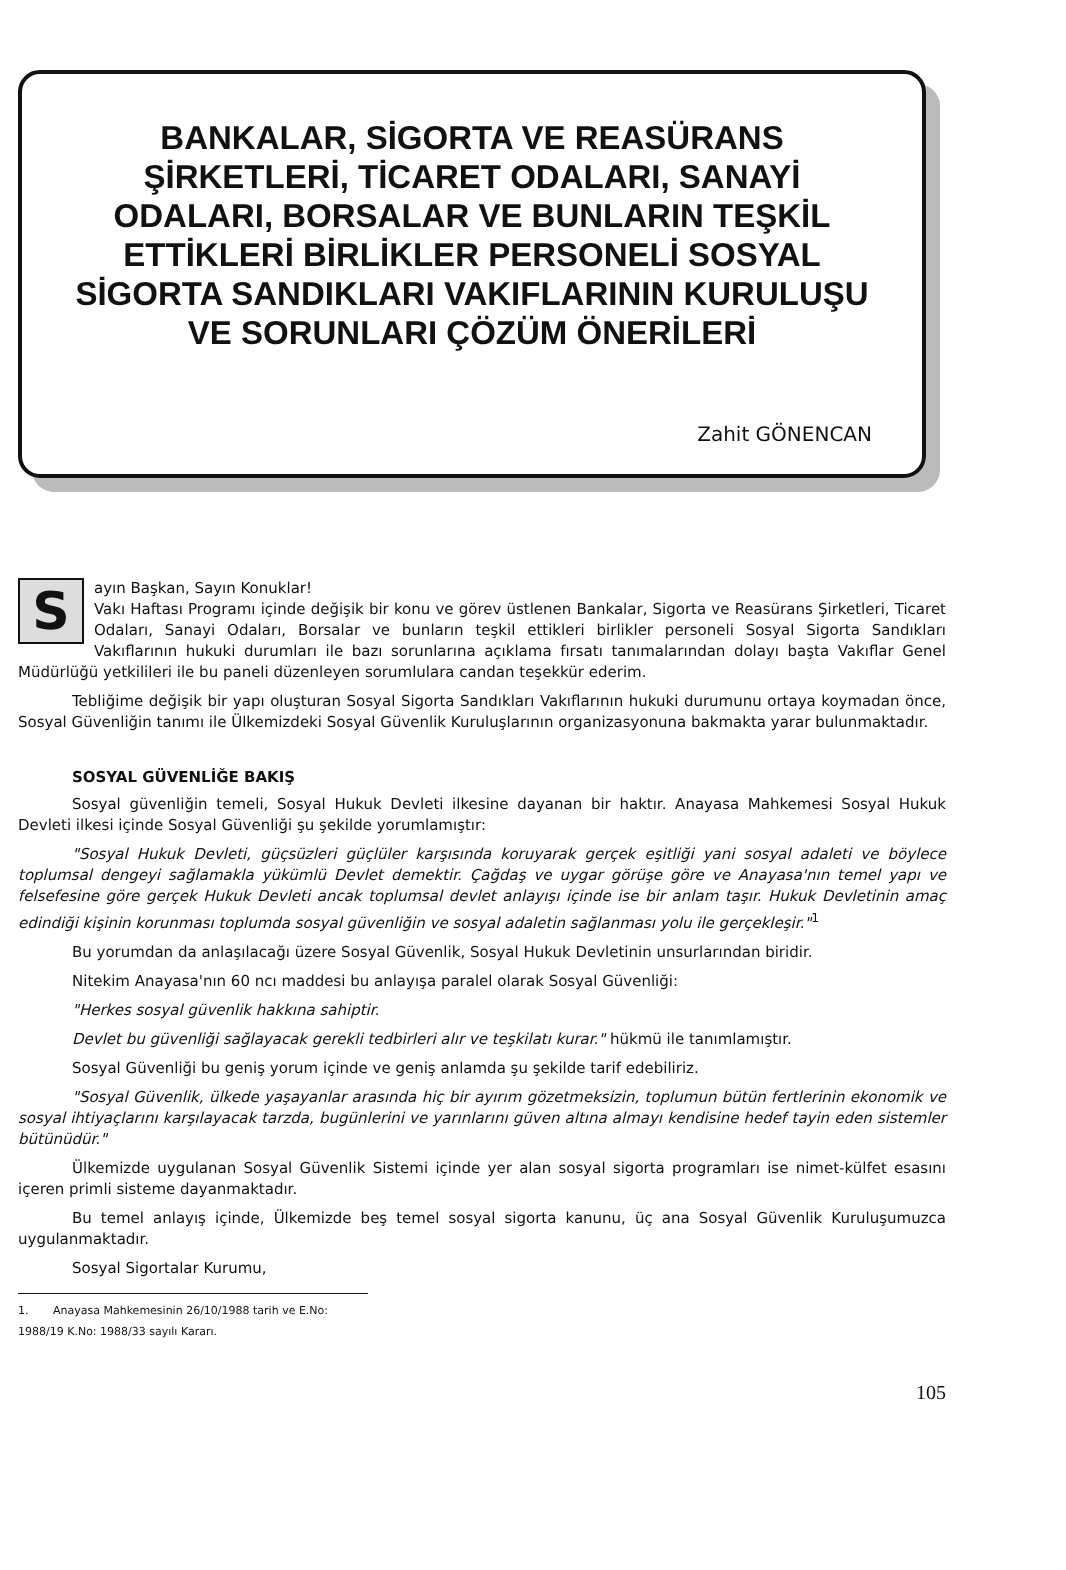BANKALAR, SİGORTA VE REASÜRANS ŞİRKETLERİ, TİCARET ODALARI, SANAYİ ODALARI, BORSALAR VE BUNLARIN TEŞKİL ETTİKLERİ BİRLİKLER PERSONELİ SOSYAL SİGORTA SANDIKLARI VAKIFLARININ KURULUŞU VE SORUNLARI ÇÖZÜM ÖNERİLERİ
Zahit GÖNENCAN
Sayın Başkan, Sayın Konuklar!
Vakı Haftası Programı içinde değişik bir konu ve görev üstlenen Bankalar, Sigorta ve Reasürans Şirketleri, Ticaret Odaları, Sanayi Odaları, Borsalar ve bunların teşkil ettikleri birlikler personeli Sosyal Sigorta Sandıkları Vakıflarının hukuki durumları ile bazı sorunlarına açıklama fırsatı tanımalarından dolayı başta Vakıflar Genel Müdürlüğü yetkilileri ile bu paneli düzenleyen sorumlulara candan teşekkür ederim.
Tebliğime değişik bir yapı oluşturan Sosyal Sigorta Sandıkları Vakıflarının hukuki durumunu ortaya koymadan önce, Sosyal Güvenliğin tanımı ile Ülkemizdeki Sosyal Güvenlik Kuruluşlarının organizasyonuna bakmakta yarar bulunmaktadır.
SOSYAL GÜVENLİĞE BAKIŞ
Sosyal güvenliğin temeli, Sosyal Hukuk Devleti ilkesine dayanan bir haktır. Anayasa Mahkemesi Sosyal Hukuk Devleti ilkesi içinde Sosyal Güvenliği şu şekilde yorumlamıştır:
"Sosyal Hukuk Devleti, güçsüzleri güçlüler karşısında koruyarak gerçek eşitliği yani sosyal adaleti ve böylece toplumsal dengeyi sağlamakla yükümlü Devlet demektir. Çağdaş ve uygar görüşe göre ve Anayasa'nın temel yapı ve felsefesine göre gerçek Hukuk Devleti ancak toplumsal devlet anlayışı içinde ise bir anlam taşır. Hukuk Devletinin amaç edindiği kişinin korunması toplumda sosyal güvenliğin ve sosyal adaletin sağlanması yolu ile gerçekleşir."<sup>1</sup>
Bu yorumdan da anlaşılacağı üzere Sosyal Güvenlik, Sosyal Hukuk Devletinin unsurlarından biridir.
Nitekim Anayasa'nın 60 ncı maddesi bu anlayışa paralel olarak Sosyal Güvenliği:
"Herkes sosyal güvenlik hakkına sahiptir.
Devlet bu güvenliği sağlayacak gerekli tedbirleri alır ve teşkilatı kurar." hükmü ile tanımlamıştır.
Sosyal Güvenliği bu geniş yorum içinde ve geniş anlamda şu şekilde tarif edebiliriz.
"Sosyal Güvenlik, ülkede yaşayanlar arasında hiç bir ayırım gözetmeksizin, toplumun bütün fertlerinin ekonomik ve sosyal ihtiyaçlarını karşılayacak tarzda, bugünlerini ve yarınlarını güven altına almayı kendisine hedef tayin eden sistemler bütünüdür."
Ülkemizde uygulanan Sosyal Güvenlik Sistemi içinde yer alan sosyal sigorta programları ise nimet-külfet esasını içeren primli sisteme dayanmaktadır.
Bu temel anlayış içinde, Ülkemizde beş temel sosyal sigorta kanunu, üç ana Sosyal Güvenlik Kuruluşumuzca uygulanmaktadır.
Sosyal Sigortalar Kurumu,
1. Anayasa Mahkemesinin 26/10/1988 tarih ve E.No: 1988/19 K.No: 1988/33 sayılı Kararı.
105